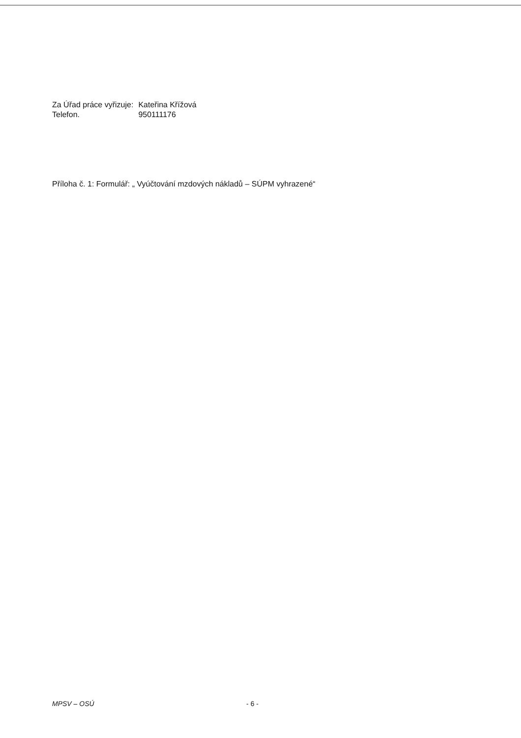| Za Úřad práce vyřizuje: | Kateřina Křížová |
| Telefon. | 950111176 |
Příloha č. 1: Formulář: „ Vyúčtování mzdových nákladů – SÚPM vyhrazené“
MPSV – OSÚ - 6 -